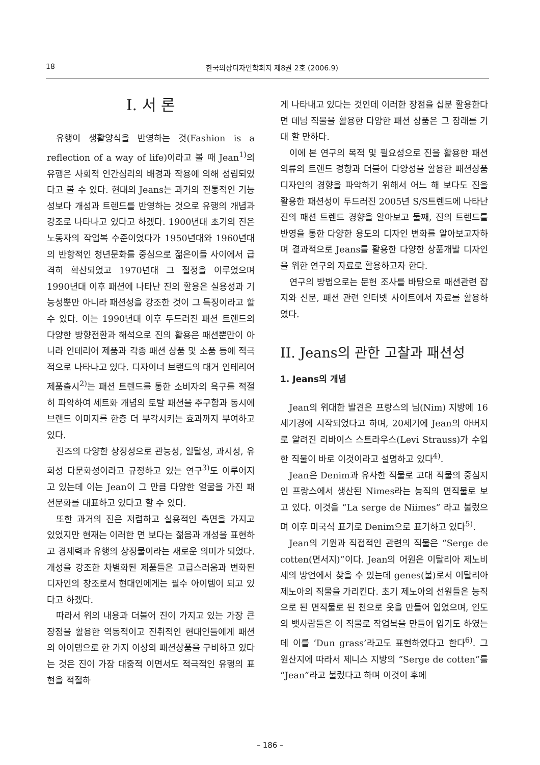18 한국의상디자인학회지 제8권 2호 (2006.9)
I. 서 론
유행이 생활양식을 반영하는 것(Fashion is a reflection of a way of life)이라고 볼 때 Jean<sup>1)</sup>의 유행은 사회적 인간심리의 배경과 작용에 의해 성립되었다고 볼 수 있다. 현대의 Jeans는 과거의 전통적인 기능성보다 개성과 트렌드를 반영하는 것으로 유행의 개념과 강조로 나타나고 있다고 하겠다. 1900년대 초기의 진은 노동자의 작업복 수준이었다가 1950년대와 1960년대의 반항적인 청년문화를 중심으로 젊은이들 사이에서 급격히 확산되었고 1970년대 그 절정을 이루었으며 1990년대 이후 패션에 나타난 진의 활용은 실용성과 기능성뿐만 아니라 패션성을 강조한 것이 그 특징이라고 할 수 있다. 이는 1990년대 이후 두드러진 패션 트렌드의 다양한 방향전환과 해석으로 진의 활용은 패션뿐만이 아니라 인테리어 제품과 각종 패션 상품 및 소품 등에 적극적으로 나타나고 있다. 디자이너 브랜드의 대거 인테리어 제품출시<sup>2)</sup>는 패션 트렌드를 통한 소비자의 욕구를 적절히 파악하여 세트화 개념의 토탈 패션을 추구함과 동시에 브랜드 이미지를 한층 더 부각시키는 효과까지 부여하고 있다.
진즈의 다양한 상징성으로 관능성, 일탈성, 과시성, 유희성 다문화성이라고 규정하고 있는 연구<sup>3)</sup>도 이루어지고 있는데 이는 Jean이 그 만큼 다양한 얼굴을 가진 패션문화를 대표하고 있다고 할 수 있다.
또한 과거의 진은 저렴하고 실용적인 측면을 가지고 있었지만 현재는 이러한 면 보다는 젊음과 개성을 표현하고 경제력과 유행의 상징물이라는 새로운 의미가 되었다. 개성을 강조한 차별화된 제품들은 고급스러움과 변화된 디자인의 창조로서 현대인에게는 필수 아이템이 되고 있다고 하겠다.
따라서 위의 내용과 더불어 진이 가지고 있는 가장 큰 장점을 활용한 역동적이고 진취적인 현대인들에게 패션의 아이템으로 한 가지 이상의 패션상품을 구비하고 있다는 것은 진이 가장 대중적 이면서도 적극적인 유행의 표현을 적절하
게 나타내고 있다는 것인데 이러한 장점을 십분 활용한다면 데님 직물을 활용한 다양한 패션 상품은 그 장래를 기대 할 만하다.
이에 본 연구의 목적 및 필요성으로 진을 활용한 패션의류의 트렌드 경향과 더불어 다양성을 활용한 패션상품 디자인의 경향을 파악하기 위해서 어느 해 보다도 진을 활용한 패션성이 두드러진 2005년 S/S트렌드에 나타난 진의 패션 트렌드 경향을 알아보고 둘째, 진의 트렌드를 반영을 통한 다양한 용도의 디자인 변화를 알아보고자하며 결과적으로 Jeans를 활용한 다양한 상품개발 디자인을 위한 연구의 자료로 활용하고자 한다.
연구의 방법으로는 문헌 조사를 바탕으로 패션관련 잡지와 신문, 패션 관련 인터넷 사이트에서 자료를 활용하였다.
II. Jeans의 관한 고찰과 패션성
1. Jeans의 개념
Jean의 위대한 발견은 프랑스의 님(Nim) 지방에 16세기경에 시작되었다고 하며, 20세기에 Jean의 아버지로 알려진 리바이스 스트라우스(Levi Strauss)가 수입한 직물이 바로 이것이라고 설명하고 있다<sup>4)</sup>.
Jean은 Denim과 유사한 직물로 고대 직물의 중심지인 프랑스에서 생산된 Nimes라는 능직의 면직물로 보고 있다. 이것을 “La serge de Niimes” 라고 불렀으며 이후 미국식 표기로 Denim으로 표기하고 있다<sup>5)</sup>.
Jean의 기원과 직접적인 관련의 직물은 “Serge de cotten(면서지)”이다. Jean의 어원은 이탈리아 제노비세의 방언에서 찾을 수 있는데 genes(불)로서 이탈리아 제노아의 직물을 가리킨다. 초기 제노아의 선원들은 능직으로 된 면직물로 된 천으로 옷을 만들어 입었으며, 인도의 뱃사람들은 이 직물로 작업복을 만들어 입기도 하였는데 이를 ‘Dun grass’라고도 표현하였다고 한다<sup>6)</sup>. 그 원산지에 따라서 제니스 지방의 “Serge de cotten”를 “Jean”라고 불렀다고 하며 이것이 후에
– 186 –